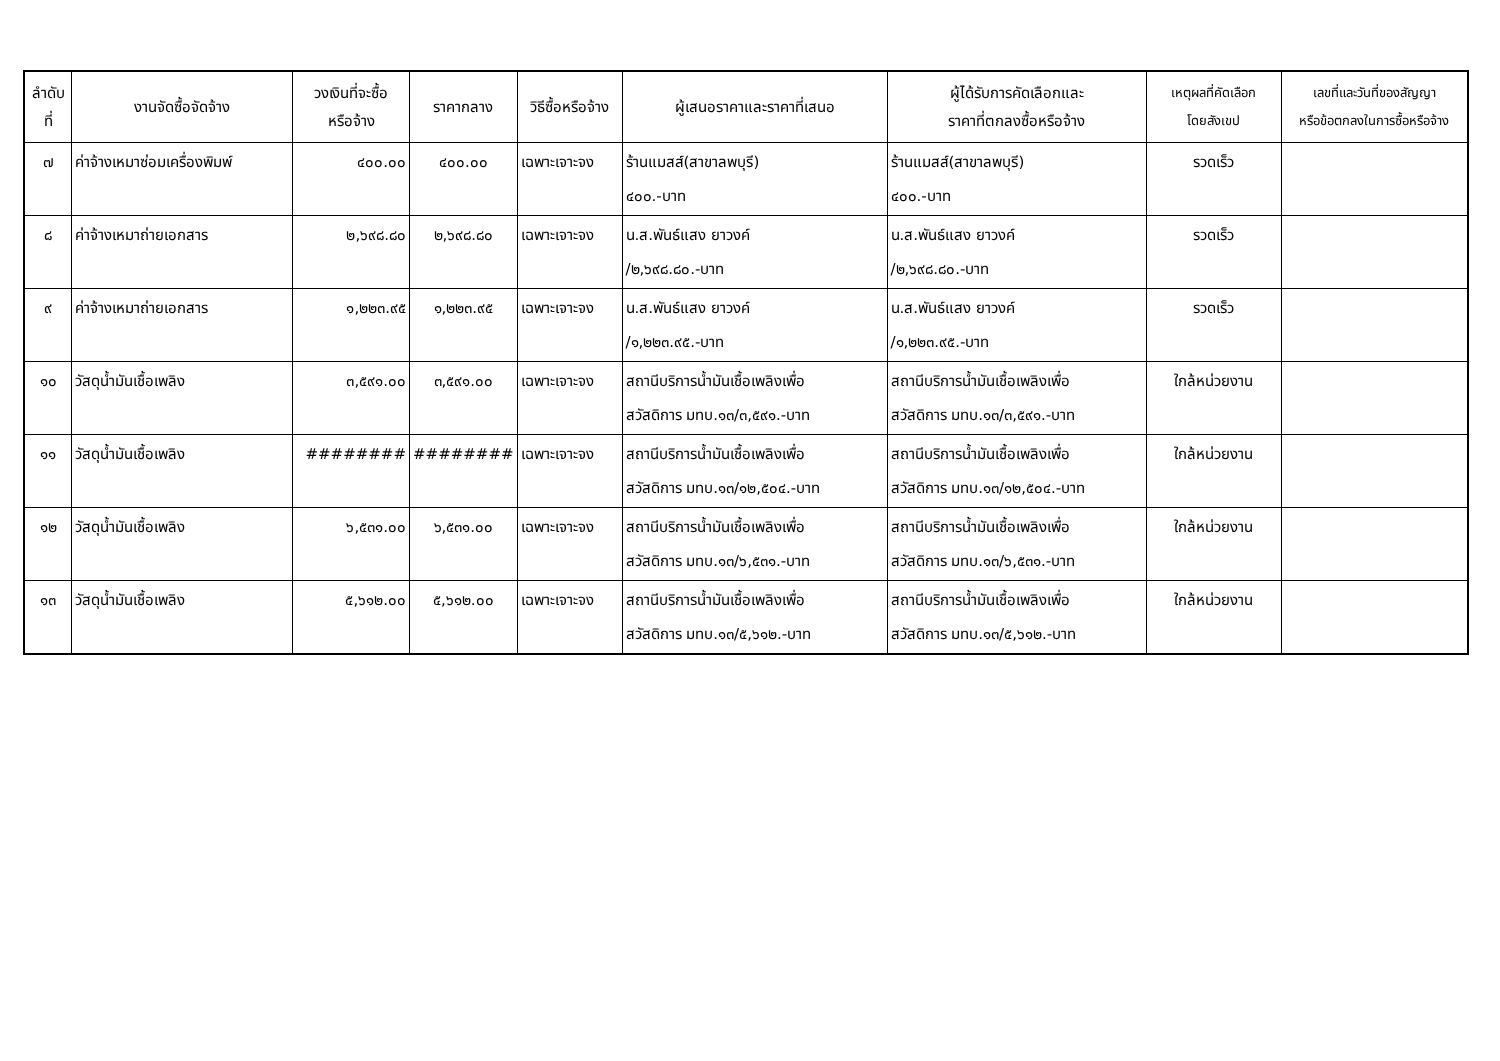| ลำดับ ที่ | งานจัดซื้อจัดจ้าง | วงเงินที่จะซื้อ หรือจ้าง | ราคากลาง | วิธีซื้อหรือจ้าง | ผู้เสนอราคาและราคาที่เสนอ | ผู้ได้รับการคัดเลือกและ ราคาที่ตกลงซื้อหรือจ้าง | เหตุผลที่คัดเลือก โดยสังเขป | เลขที่และวันที่ของสัญญา หรือข้อตกลงในการซื้อหรือจ้าง |
| --- | --- | --- | --- | --- | --- | --- | --- | --- |
| ๗ | ค่าจ้างเหมาซ่อมเครื่องพิมพ์ | ๔๐๐.๐๐ | ๔๐๐.๐๐ | เฉพาะเจาะจง | ร้านแมสส์(สาขาลพบุรี) ๔๐๐.-บาท | ร้านแมสส์(สาขาลพบุรี) ๔๐๐.-บาท | รวดเร็ว | |
| ๘ | ค่าจ้างเหมาถ่ายเอกสาร | ๒,๖๙๘.๘๐ | ๒,๖๙๘.๘๐ | เฉพาะเจาะจง | น.ส.พันธ์แสง ยาวงค์ /๒,๖๙๘.๘๐.-บาท | น.ส.พันธ์แสง ยาวงค์ /๒,๖๙๘.๘๐.-บาท | รวดเร็ว | |
| ๙ | ค่าจ้างเหมาถ่ายเอกสาร | ๑,๒๒๓.๙๕ | ๑,๒๒๓.๙๕ | เฉพาะเจาะจง | น.ส.พันธ์แสง ยาวงค์ /๑,๒๒๓.๙๕.-บาท | น.ส.พันธ์แสง ยาวงค์ /๑,๒๒๓.๙๕.-บาท | รวดเร็ว | |
| ๑๐ | วัสดุน้ำมันเชื้อเพลิง | ๓,๕๙๑.๐๐ | ๓,๕๙๑.๐๐ | เฉพาะเจาะจง | สถานีบริการน้ำมันเชื้อเพลิงเพื่อ สวัสดิการ มทบ.๑๓/๓,๕๙๑.-บาท | สถานีบริการน้ำมันเชื้อเพลิงเพื่อ สวัสดิการ มทบ.๑๓/๓,๕๙๑.-บาท | ใกล้หน่วยงาน | |
| ๑๑ | วัสดุน้ำมันเชื้อเพลิง | ######## | ######## | เฉพาะเจาะจง | สถานีบริการน้ำมันเชื้อเพลิงเพื่อ สวัสดิการ มทบ.๑๓/๑๒,๕๐๔.-บาท | สถานีบริการน้ำมันเชื้อเพลิงเพื่อ สวัสดิการ มทบ.๑๓/๑๒,๕๐๔.-บาท | ใกล้หน่วยงาน | |
| ๑๒ | วัสดุน้ำมันเชื้อเพลิง | ๖,๕๓๑.๐๐ | ๖,๕๓๑.๐๐ | เฉพาะเจาะจง | สถานีบริการน้ำมันเชื้อเพลิงเพื่อ สวัสดิการ มทบ.๑๓/๖,๕๓๑.-บาท | สถานีบริการน้ำมันเชื้อเพลิงเพื่อ สวัสดิการ มทบ.๑๓/๖,๕๓๑.-บาท | ใกล้หน่วยงาน | |
| ๑๓ | วัสดุน้ำมันเชื้อเพลิง | ๕,๖๑๒.๐๐ | ๕,๖๑๒.๐๐ | เฉพาะเจาะจง | สถานีบริการน้ำมันเชื้อเพลิงเพื่อ สวัสดิการ มทบ.๑๓/๕,๖๑๒.-บาท | สถานีบริการน้ำมันเชื้อเพลิงเพื่อ สวัสดิการ มทบ.๑๓/๕,๖๑๒.-บาท | ใกล้หน่วยงาน | |